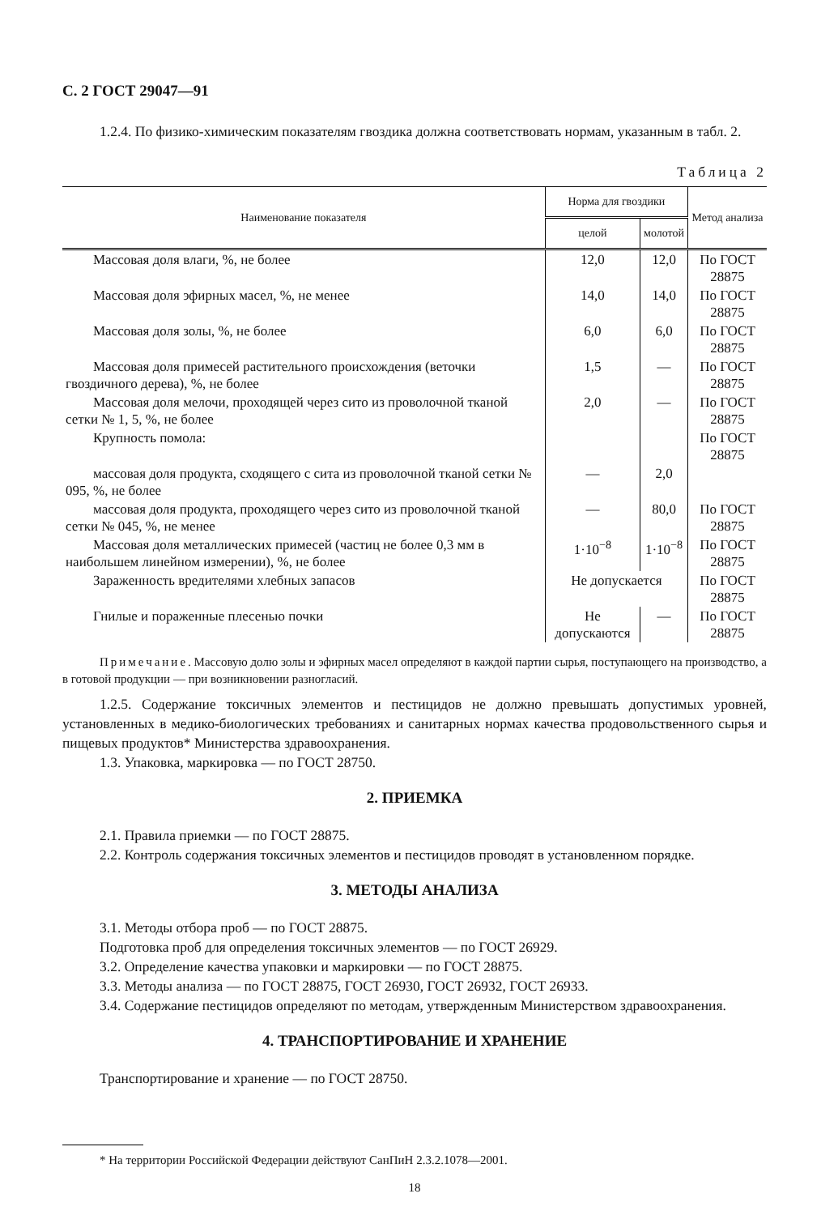С. 2 ГОСТ 29047—91
1.2.4. По физико-химическим показателям гвоздика должна соответствовать нормам, указанным в табл. 2.
Таблица 2
| Наименование показателя | Норма для гвоздики | | Метод анализа |
| --- | --- | --- | --- |
| | целой | молотой | |
| Массовая доля влаги, %, не более | 12,0 | 12,0 | По ГОСТ 28875 |
| Массовая доля эфирных масел, %, не менее | 14,0 | 14,0 | По ГОСТ 28875 |
| Массовая доля золы, %, не более | 6,0 | 6,0 | По ГОСТ 28875 |
| Массовая доля примесей растительного происхождения (веточки гвоздичного дерева), %, не более | 1,5 | — | По ГОСТ 28875 |
| Массовая доля мелочи, проходящей через сито из проволочной тканой сетки № 1, 5, %, не более | 2,0 | — | По ГОСТ 28875 |
| Крупность помола: | | | По ГОСТ 28875 |
| массовая доля продукта, сходящего с сита из проволочной тканой сетки № 095, %, не более | — | 2,0 | |
| массовая доля продукта, проходящего через сито из проволочной тканой сетки № 045, %, не менее | — | 80,0 | По ГОСТ 28875 |
| Массовая доля металлических примесей (частиц не более 0,3 мм в наибольшем линейном измерении), %, не более | 1·10<sup>−8</sup> | 1·10<sup>−8</sup> | По ГОСТ 28875 |
| Зараженность вредителями хлебных запасов | Не допускается | | По ГОСТ 28875 |
| Гнилые и пораженные плесенью почки | Не допускаются | — | По ГОСТ 28875 |
Примечание. Массовую долю золы и эфирных масел определяют в каждой партии сырья, поступающего на производство, а в готовой продукции — при возникновении разногласий.
1.2.5. Содержание токсичных элементов и пестицидов не должно превышать допустимых уровней, установленных в медико-биологических требованиях и санитарных нормах качества продовольственного сырья и пищевых продуктов* Министерства здравоохранения.
1.3. Упаковка, маркировка — по ГОСТ 28750.
2. ПРИЕМКА
2.1. Правила приемки — по ГОСТ 28875.
2.2. Контроль содержания токсичных элементов и пестицидов проводят в установленном порядке.
3. МЕТОДЫ АНАЛИЗА
3.1. Методы отбора проб — по ГОСТ 28875.
Подготовка проб для определения токсичных элементов — по ГОСТ 26929.
3.2. Определение качества упаковки и маркировки — по ГОСТ 28875.
3.3. Методы анализа — по ГОСТ 28875, ГОСТ 26930, ГОСТ 26932, ГОСТ 26933.
3.4. Содержание пестицидов определяют по методам, утвержденным Министерством здравоохранения.
4. ТРАНСПОРТИРОВАНИЕ И ХРАНЕНИЕ
Транспортирование и хранение — по ГОСТ 28750.
* На территории Российской Федерации действуют СанПиН 2.3.2.1078—2001.
18